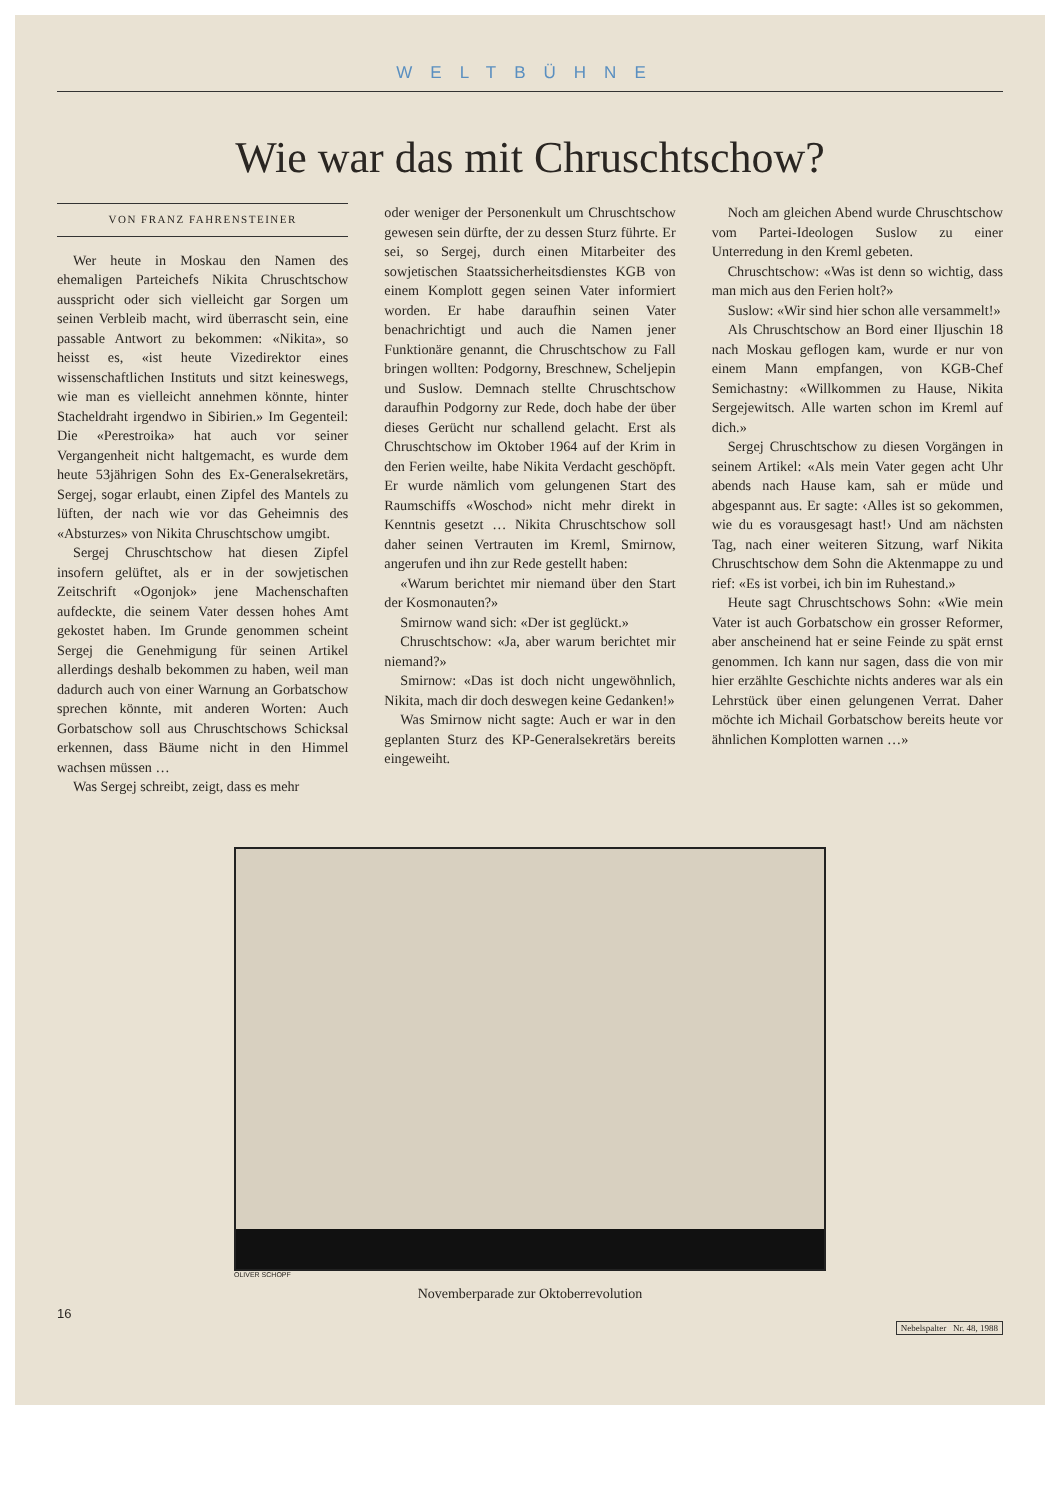WELTBÜHNE
Wie war das mit Chruschtschow?
VON FRANZ FAHRENSTEINER
Wer heute in Moskau den Namen des ehemaligen Parteichefs Nikita Chruschtschow ausspricht oder sich vielleicht gar Sorgen um seinen Verbleib macht, wird überrascht sein, eine passable Antwort zu bekommen: «Nikita», so heisst es, «ist heute Vizedirektor eines wissenschaftlichen Instituts und sitzt keineswegs, wie man es vielleicht annehmen könnte, hinter Stacheldraht irgendwo in Sibirien.» Im Gegenteil: Die «Perestroika» hat auch vor seiner Vergangenheit nicht haltgemacht, es wurde dem heute 53jährigen Sohn des Ex-Generalsekretärs, Sergej, sogar erlaubt, einen Zipfel des Mantels zu lüften, der nach wie vor das Geheimnis des «Absturzes» von Nikita Chruschtschow umgibt.
Sergej Chruschtschow hat diesen Zipfel insofern gelüftet, als er in der sowjetischen Zeitschrift «Ogonjok» jene Machenschaften aufdeckte, die seinem Vater dessen hohes Amt gekostet haben. Im Grunde genommen scheint Sergej die Genehmigung für seinen Artikel allerdings deshalb bekommen zu haben, weil man dadurch auch von einer Warnung an Gorbatschow sprechen könnte, mit anderen Worten: Auch Gorbatschow soll aus Chruschtschows Schicksal erkennen, dass Bäume nicht in den Himmel wachsen müssen …
Was Sergej schreibt, zeigt, dass es mehr
oder weniger der Personenkult um Chruschtschow gewesen sein dürfte, der zu dessen Sturz führte. Er sei, so Sergej, durch einen Mitarbeiter des sowjetischen Staatssicherheitsdienstes KGB von einem Komplott gegen seinen Vater informiert worden. Er habe daraufhin seinen Vater benachrichtigt und auch die Namen jener Funktionäre genannt, die Chruschtschow zu Fall bringen wollten: Podgorny, Breschnew, Scheljepin und Suslow. Demnach stellte Chruschtschow daraufhin Podgorny zur Rede, doch habe der über dieses Gerücht nur schallend gelacht. Erst als Chruschtschow im Oktober 1964 auf der Krim in den Ferien weilte, habe Nikita Verdacht geschöpft. Er wurde nämlich vom gelungenen Start des Raumschiffs «Woschod» nicht mehr direkt in Kenntnis gesetzt … Nikita Chruschtschow soll daher seinen Vertrauten im Kreml, Smirnow, angerufen und ihn zur Rede gestellt haben:
«Warum berichtet mir niemand über den Start der Kosmonauten?»
Smirnow wand sich: «Der ist geglückt.»
Chruschtschow: «Ja, aber warum berichtet mir niemand?»
Smirnow: «Das ist doch nicht ungewöhnlich, Nikita, mach dir doch deswegen keine Gedanken!»
Was Smirnow nicht sagte: Auch er war in den geplanten Sturz des KP-Generalsekretärs bereits eingeweiht.
Noch am gleichen Abend wurde Chruschtschow vom Partei-Ideologen Suslow zu einer Unterredung in den Kreml gebeten.
Chruschtschow: «Was ist denn so wichtig, dass man mich aus den Ferien holt?»
Suslow: «Wir sind hier schon alle versammelt!»
Als Chruschtschow an Bord einer Iljuschin 18 nach Moskau geflogen kam, wurde er nur von einem Mann empfangen, von KGB-Chef Semichastny: «Willkommen zu Hause, Nikita Sergejewitsch. Alle warten schon im Kreml auf dich.»
Sergej Chruschtschow zu diesen Vorgängen in seinem Artikel: «Als mein Vater gegen acht Uhr abends nach Hause kam, sah er müde und abgespannt aus. Er sagte: ‹Alles ist so gekommen, wie du es vorausgesagt hast!› Und am nächsten Tag, nach einer weiteren Sitzung, warf Nikita Chruschtschow dem Sohn die Aktenmappe zu und rief: «Es ist vorbei, ich bin im Ruhestand.»
Heute sagt Chruschtschows Sohn: «Wie mein Vater ist auch Gorbatschow ein grosser Reformer, aber anscheinend hat er seine Feinde zu spät ernst genommen. Ich kann nur sagen, dass die von mir hier erzählte Geschichte nichts anderes war als ein Lehrstück über einen gelungenen Verrat. Daher möchte ich Michail Gorbatschow bereits heute vor ähnlichen Komplotten warnen …»
OLIVER SCHOPF
Novemberparade zur Oktoberrevolution
16
Nebelspalter Nr. 48, 1988